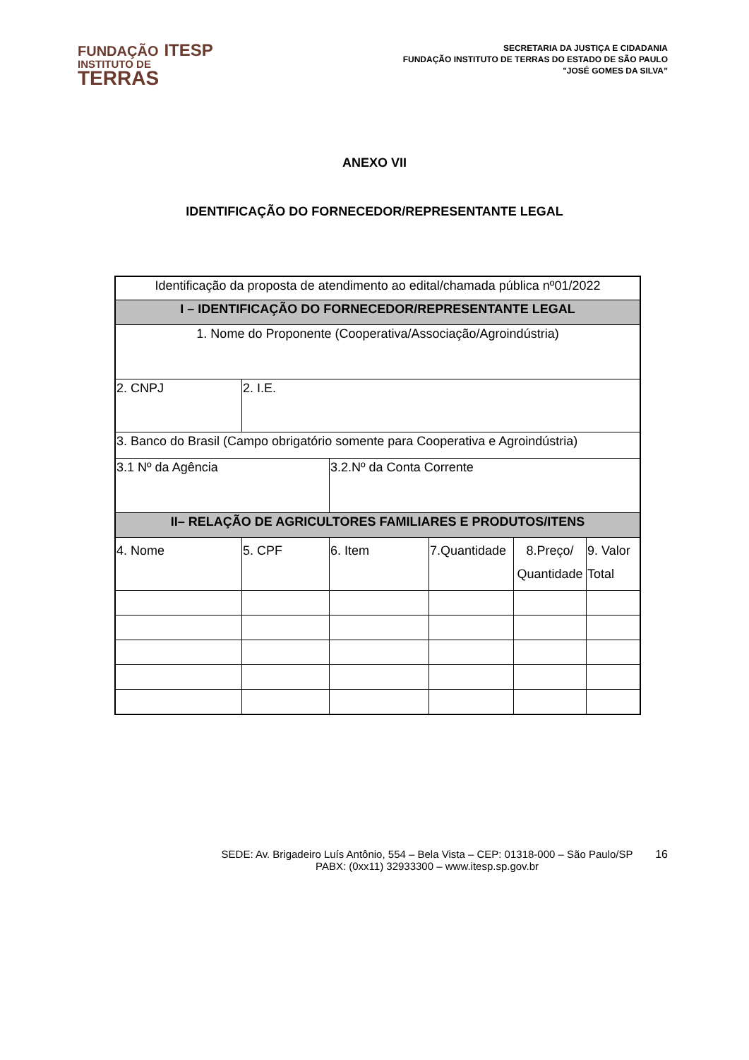FUNDAÇÃO ITESP
INSTITUTO DE
TERRAS
SECRETARIA DA JUSTIÇA E CIDADANIA
FUNDAÇÃO INSTITUTO DE TERRAS DO ESTADO DE SÃO PAULO
"JOSÉ GOMES DA SILVA”
ANEXO VII
IDENTIFICAÇÃO DO FORNECEDOR/REPRESENTANTE LEGAL
| Identificação da proposta de atendimento ao edital/chamada pública nº01/2022 | | | | | |
| I – IDENTIFICAÇÃO DO FORNECEDOR/REPRESENTANTE LEGAL | | | | | |
| 1. Nome do Proponente (Cooperativa/Associação/Agroindústria) | | | | | |
| 2. CNPJ | 2. I.E. | | | | |
| 3. Banco do Brasil (Campo obrigatório somente para Cooperativa e Agroindústria) | | | | | |
| 3.1 Nº da Agência | | 3.2.Nº da Conta Corrente | | | |
| II– RELAÇÃO DE AGRICULTORES FAMILIARES E PRODUTOS/ITENS | | | | | |
| 4. Nome | 5. CPF | 6. Item | 7.Quantidade | 8.Preço/ Quantidade | 9. Valor Total |
SEDE: Av. Brigadeiro Luís Antônio, 554 – Bela Vista – CEP: 01318-000 – São Paulo/SP
PABX: (0xx11) 32933300 – www.itesp.sp.gov.br
16